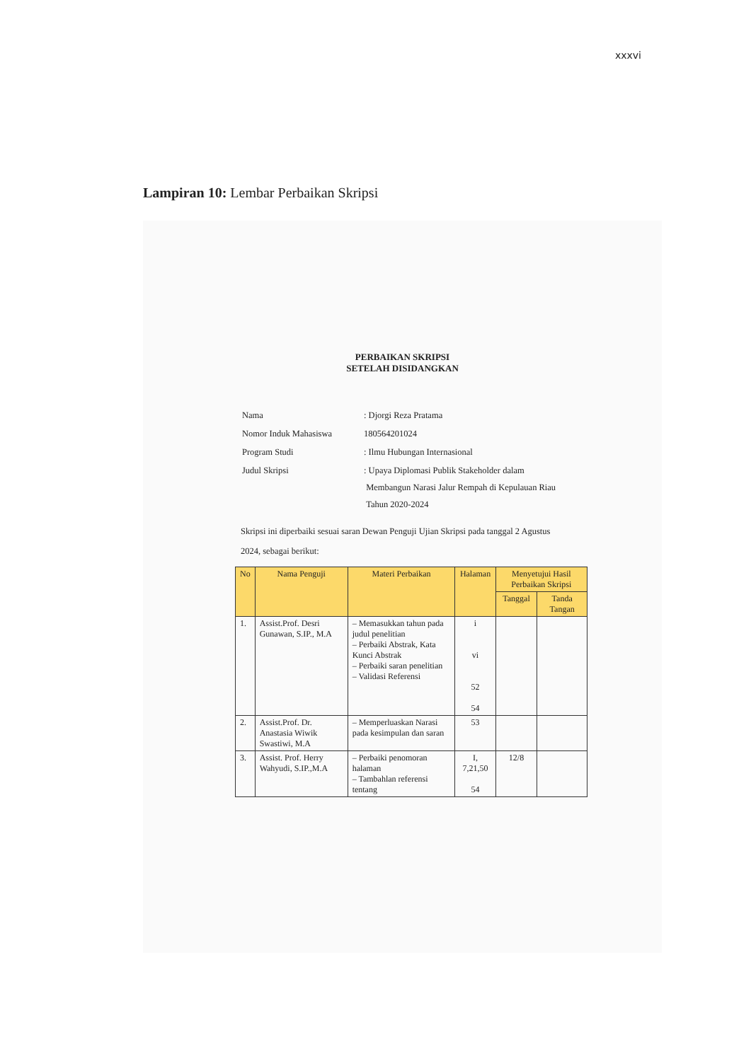xxxvi
Lampiran 10: Lembar Perbaikan Skripsi
PERBAIKAN SKRIPSI
SETELAH DISIDANGKAN
| Nama | : Djorgi Reza Pratama |
| Nomor Induk Mahasiswa | 180564201024 |
| Program Studi | : Ilmu Hubungan Internasional |
| Judul Skripsi | : Upaya Diplomasi Publik Stakeholder dalam Membangun Narasi Jalur Rempah di Kepulauan Riau Tahun 2020-2024 |
Skripsi ini diperbaiki sesuai saran Dewan Penguji Ujian Skripsi pada tanggal 2 Agustus 2024, sebagai berikut:
| No | Nama Penguji | Materi Perbaikan | Halaman | Menyetujui Hasil Perbaikan Skripsi | |
| --- | --- | --- | --- | --- | --- |
| | | | | Tanggal | Tanda Tangan |
| 1. | Assist.Prof. Desri Gunawan, S.IP., M.A | – Memasukkan tahun pada judul penelitian – Perbaiki Abstrak, Kata Kunci Abstrak – Perbaiki saran penelitian – Validasi Referensi | i vi 52 54 | | |
| 2. | Assist.Prof. Dr. Anastasia Wiwik Swastiwi, M.A | – Memperluaskan Narasi pada kesimpulan dan saran | 53 | | |
| 3. | Assist. Prof. Herry Wahyudi, S.IP.,M.A | – Perbaiki penomoran halaman – Tambahlan referensi tentang | I, 7,21,50 54 | 12/8 | |